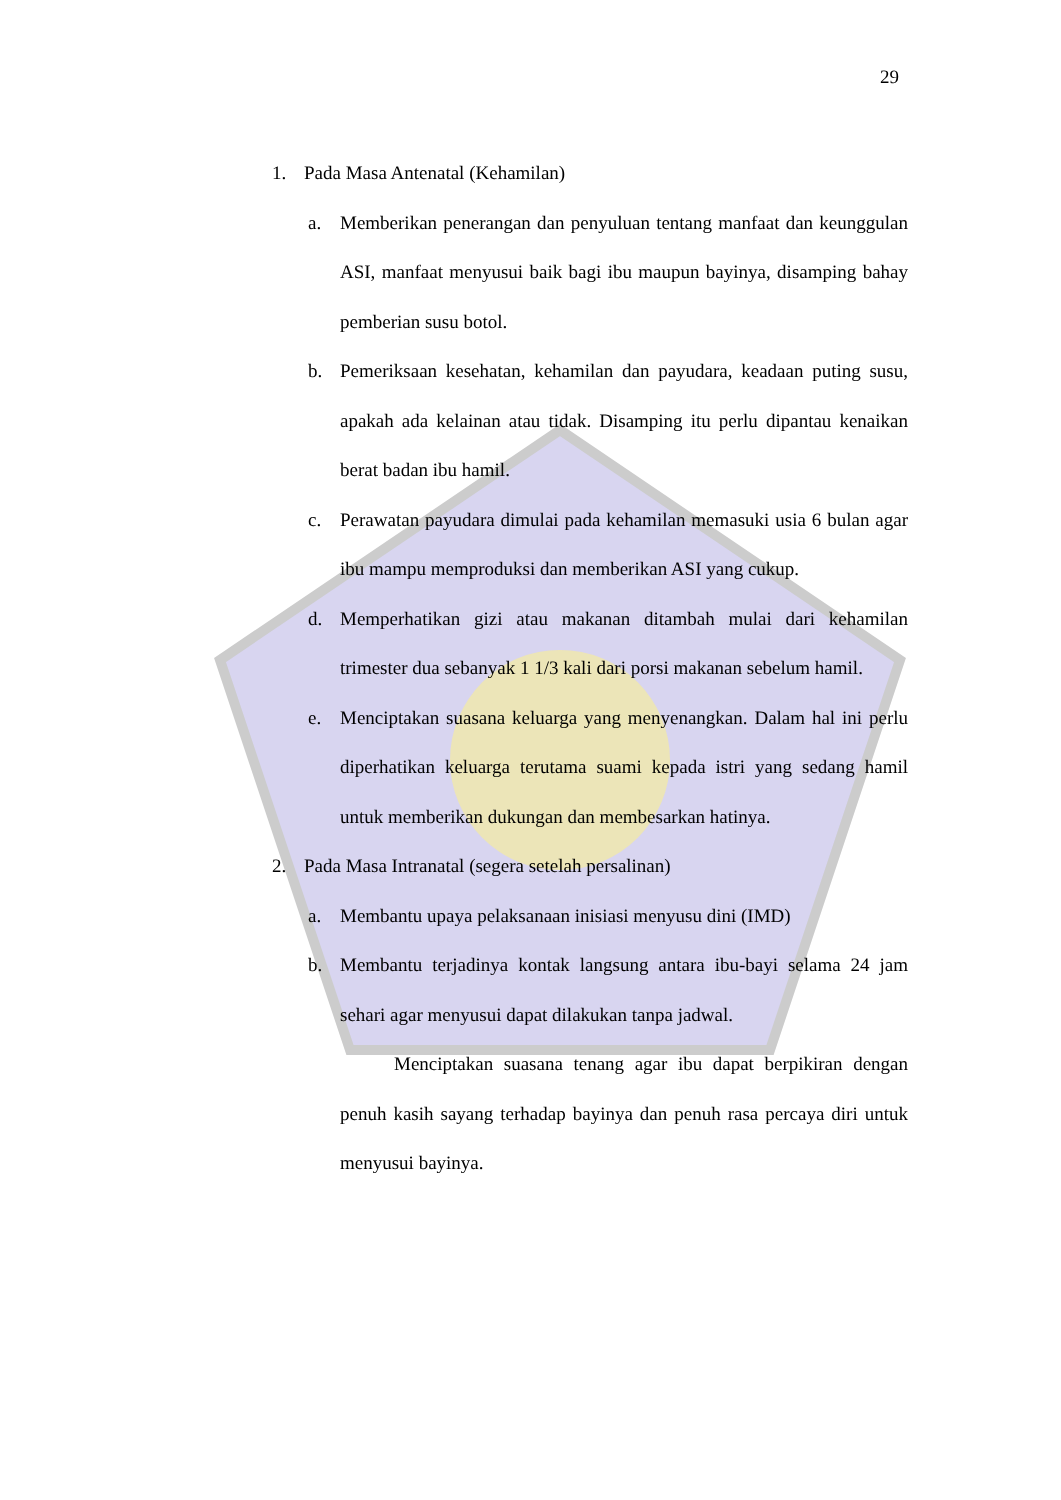29
1. Pada Masa Antenatal (Kehamilan)
a. Memberikan penerangan dan penyuluan tentang manfaat dan keunggulan ASI, manfaat menyusui baik bagi ibu maupun bayinya, disamping bahay pemberian susu botol.
b. Pemeriksaan kesehatan, kehamilan dan payudara, keadaan puting susu, apakah ada kelainan atau tidak. Disamping itu perlu dipantau kenaikan berat badan ibu hamil.
c. Perawatan payudara dimulai pada kehamilan memasuki usia 6 bulan agar ibu mampu memproduksi dan memberikan ASI yang cukup.
d. Memperhatikan gizi atau makanan ditambah mulai dari kehamilan trimester dua sebanyak 1 1/3 kali dari porsi makanan sebelum hamil.
e. Menciptakan suasana keluarga yang menyenangkan. Dalam hal ini perlu diperhatikan keluarga terutama suami kepada istri yang sedang hamil untuk memberikan dukungan dan membesarkan hatinya.
2. Pada Masa Intranatal (segera setelah persalinan)
a. Membantu upaya pelaksanaan inisiasi menyusu dini (IMD)
b. Membantu terjadinya kontak langsung antara ibu-bayi selama 24 jam sehari agar menyusui dapat dilakukan tanpa jadwal.
Menciptakan suasana tenang agar ibu dapat berpikiran dengan penuh kasih sayang terhadap bayinya dan penuh rasa percaya diri untuk menyusui bayinya.